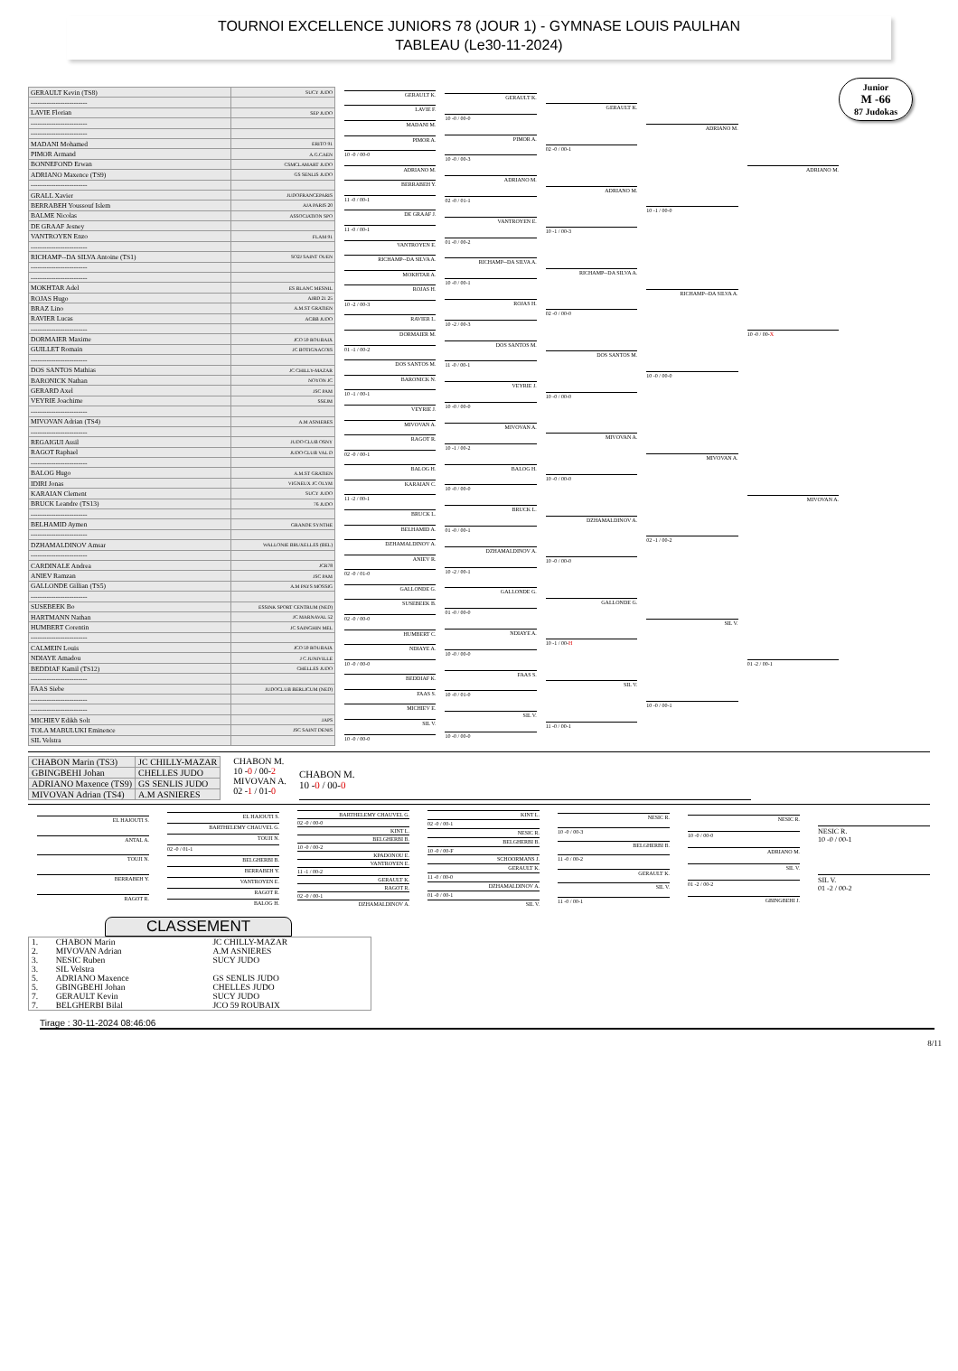TOURNOI EXCELLENCE JUNIORS 78 (JOUR 1) - GYMNASE LOUIS PAULHAN
TABLEAU (Le30-11-2024)
Junior
M -66
87 Judokas
| GERAULT Kevin (TS8) | SUCY JUDO |
| ------------------------- | |
| LAVIE Florian | SEP JUDO |
| ------------------------- | |
| ------------------------- | |
| MADANI Mohamed | ERITO 91 |
| PIMOR Armand | A.G.CAEN |
| BONNEFOND Erwan | CSMCLAMART JUDO |
| ADRIANO Maxence (TS9) | GS SENLIS JUDO |
| ------------------------- | |
| GRALL Xavier | JUDOFRANCEPARIS |
| BERRABEH Youssouf Islem | AJA PARIS 20 |
| BALME Nicolas | ASSOCIATION SPO |
| DE GRAAF Jesney | |
| VANTROYEN Enzo | FLAM 91 |
| ------------------------- | |
| RICHAMP--DA SILVA Antoine (TS1) | SO2J SAINT OUEN |
| ------------------------- | |
| ------------------------- | |
| MOKHTAR Adel | ES BLANC MESNIL |
| ROJAS Hugo | AJBD 21 25 |
| BRAZ Lino | A.M.ST GRATIEN |
| RAVIER Lucas | ACBB JUDO |
| ------------------------- | |
| DORMAIER Maxime | JCO 59 ROUBAIX |
| GUILLET Romain | JC BOTIGNACOIS |
| ------------------------- | |
| DOS SANTOS Mathias | JC CHILLY-MAZAR |
| BARONICK Nathan | NOYON JC |
| GERARD Axel | JSC PAM |
| VEYRIE Joachime | SSEJM |
| ------------------------- | |
| MIVOVAN Adrian (TS4) | A.M ASNIERES |
| ------------------------- | |
| REGAIGUI Assil | JUDO CLUB OSNY |
| RAGOT Raphael | JUDO CLUB VAL D |
| ------------------------- | |
| BALOG Hugo | A.M.ST GRATIEN |
| IDIRI Jonas | VIGNEUX JC OLYM |
| KARAIAN Clement | SUCY JUDO |
| BRUCK Leandre (TS13) | 76 JUDO |
| ------------------------- | |
| BELHAMID Aymen | GRANDE SYNTHE |
| ------------------------- | |
| DZHAMALDINOV Amsar | WALLONIE BRUXELLES (BEL) |
| ------------------------- | |
| CARDINALE Andrea | JCR78 |
| ANIEV Ramzan | JSC PAM |
| GALLONDE Gillian (TS5) | A.M PAYS MOSSIG |
| ------------------------- | |
| SUSEBEEK Bo | ESSINK SPORT CENTRUM (NED) |
| HARTMANN Nathan | JC MARNAVAL 52 |
| HUMBERT Corentin | JC SAINGHIN MEL |
| ------------------------- | |
| CALMEIN Louis | JCO 59 ROUBAIX |
| NDIAYE Amadou | J C JUNIVILLE |
| BEDDIAF Kamil (TS12) | CHELLES JUDO |
| ------------------------- | |
| FAAS Siebe | JUDOCLUB BERLICUM (NED) |
| ------------------------- | |
| ------------------------- | |
| MICHIEV Edikh Solt | JAPS |
| TOLA MABULUKI Eminence | JSC SAINT DENIS |
| SIL Velstra | |
GERAULT K.
LAVIE F.
MADANI M.
PIMOR A.
10 -0 / 00-0
ADRIANO M.
BERRABEH Y.
11 -0 / 00-1
DE GRAAF J.
11 -0 / 00-1
VANTROYEN E.
RICHAMP--DA SILVA A.
MOKHTAR A.
ROJAS H.
10 -2 / 00-3
RAVIER L.
DORMAIER M.
01 -1 / 00-2
DOS SANTOS M.
BARONICK N.
10 -1 / 00-1
VEYRIE J.
MIVOVAN A.
RAGOT R.
02 -0 / 00-1
BALOG H.
KARAIAN C.
11 -2 / 00-1
BRUCK L.
BELHAMID A.
DZHAMALDINOV A.
ANIEV R.
02 -0 / 01-0
GALLONDE G.
SUSEBEEK B.
02 -0 / 00-0
HUMBERT C.
NDIAYE A.
10 -0 / 00-0
BEDDIAF K.
FAAS S.
MICHIEV E.
SIL V.
10 -0 / 00-0
GERAULT K.
10 -0 / 00-0
PIMOR A.
10 -0 / 00-3
ADRIANO M.
02 -0 / 01-1
VANTROYEN E.
01 -0 / 00-2
RICHAMP--DA SILVA A.
10 -0 / 00-1
ROJAS H.
10 -2 / 00-3
DOS SANTOS M.
11 -0 / 00-1
VEYRIE J.
10 -0 / 00-0
MIVOVAN A.
10 -1 / 00-2
BALOG H.
10 -0 / 00-0
BRUCK L.
01 -0 / 00-1
DZHAMALDINOV A.
10 -2 / 00-1
GALLONDE G.
01 -0 / 00-0
NDIAYE A.
10 -0 / 00-0
FAAS S.
10 -0 / 01-0
SIL V.
10 -0 / 00-0
GERAULT K.
02 -0 / 00-1
ADRIANO M.
10 -1 / 00-3
RICHAMP--DA SILVA A.
02 -0 / 00-0
DOS SANTOS M.
10 -0 / 00-0
MIVOVAN A.
10 -0 / 00-0
DZHAMALDINOV A.
10 -0 / 00-0
GALLONDE G.
10 -1 / 00-H
SIL V.
11 -0 / 00-1
ADRIANO M.
10 -1 / 00-0
RICHAMP--DA SILVA A.
10 -0 / 00-0
MIVOVAN A.
02 -1 / 00-2
SIL V.
10 -0 / 00-1
ADRIANO M.
10 -0 / 00-X
MIVOVAN A.
01 -2 / 00-1
| CHABON Marin (TS3) | JC CHILLY-MAZAR |
| GBINGBEHI Johan | CHELLES JUDO |
| ADRIANO Maxence (TS9) | GS SENLIS JUDO |
| MIVOVAN Adrian (TS4) | A.M ASNIERES |
CHABON M.
10 -0 / 00-2
MIVOVAN A.
02 -1 / 01-0
CHABON M.
10 -0 / 00-0
EL HAJOUTI S.
ANTAL A.
TOUJI N.
BERRABEH Y.
RAGOT R.
EL HAJOUTI S.
BARTHELEMY CHAUVEL G.
TOUJI N.
02 -0 / 01-1
BELGHERBI B.
BERRABEH Y.
VANTROYEN E.
RAGOT R.
BALOG H.
BARTHELEMY CHAUVEL G.
02 -0 / 00-0
KINT L.
BELGHERBI B.
10 -0 / 00-2
KPADONOU E.
VANTROYEN E.
11 -1 / 00-2
GERAULT K.
RAGOT R.
02 -0 / 00-1
DZHAMALDINOV A.
KINT L.
02 -0 / 00-1
NESIC R.
BELGHERBI B.
10 -0 / 00-F
SCHOORMANS J.
GERAULT K.
11 -0 / 00-0
DZHAMALDINOV A.
01 -0 / 00-1
SIL V.
NESIC R.
10 -0 / 00-3
BELGHERBI B.
11 -0 / 00-2
GERAULT K.
SIL V.
11 -0 / 00-1
NESIC R.
10 -0 / 00-0
ADRIANO M.
SIL V.
01 -2 / 00-2
GBINGBEHI J.
NESIC R.
10 -0 / 00-1
SIL V.
01 -2 / 00-2
CLASSEMENT
| 1. | CHABON Marin | JC CHILLY-MAZAR |
| 2. | MIVOVAN Adrian | A.M ASNIERES |
| 3. | NESIC Ruben | SUCY JUDO |
| 3. | SIL Velstra | |
| 5. | ADRIANO Maxence | GS SENLIS JUDO |
| 5. | GBINGBEHI Johan | CHELLES JUDO |
| 7. | GERAULT Kevin | SUCY JUDO |
| 7. | BELGHERBI Bilal | JCO 59 ROUBAIX |
Tirage : 30-11-2024 08:46:06
8/11